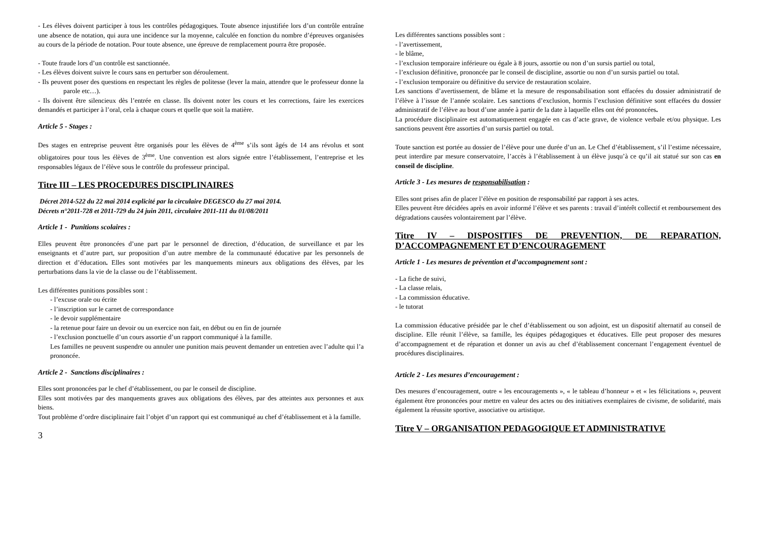- Les élèves doivent participer à tous les contrôles pédagogiques. Toute absence injustifiée lors d’un contrôle entraîne une absence de notation, qui aura une incidence sur la moyenne, calculée en fonction du nombre d’épreuves organisées au cours de la période de notation. Pour toute absence, une épreuve de remplacement pourra être proposée.
- Toute fraude lors d’un contrôle est sanctionnée.
- Les élèves doivent suivre le cours sans en perturber son déroulement.
- Ils peuvent poser des questions en respectant les règles de politesse (lever la main, attendre que le professeur donne la parole etc…).
- Ils doivent être silencieux dès l’entrée en classe. Ils doivent noter les cours et les corrections, faire les exercices demandés et participer à l’oral, cela à chaque cours et quelle que soit la matière.
Article 5 - Stages :
Des stages en entreprise peuvent être organisés pour les élèves de 4<sup>ème</sup> s’ils sont âgés de 14 ans révolus et sont obligatoires pour tous les élèves de 3<sup>ème</sup>. Une convention est alors signée entre l’établissement, l’entreprise et les responsables légaux de l’élève sous le contrôle du professeur principal.
Titre III – LES PROCEDURES DISCIPLINAIRES
Décret 2014-522 du 22 mai 2014 explicité par la circulaire DEGESCO du 27 mai 2014.
Décrets n°2011-728 et 2011-729 du 24 juin 2011, circulaire 2011-111 du 01/08/2011
Article 1 - Punitions scolaires :
Elles peuvent être prononcées d’une part par le personnel de direction, d’éducation, de surveillance et par les enseignants et d’autre part, sur proposition d’un autre membre de la communauté éducative par les personnels de direction et d’éducation. Elles sont motivées par les manquements mineurs aux obligations des élèves, par les perturbations dans la vie de la classe ou de l’établissement.
Les différentes punitions possibles sont :
- l’excuse orale ou écrite
- l’inscription sur le carnet de correspondance
- le devoir supplémentaire
- la retenue pour faire un devoir ou un exercice non fait, en début ou en fin de journée
- l’exclusion ponctuelle d’un cours assortie d’un rapport communiqué à la famille.
Les familles ne peuvent suspendre ou annuler une punition mais peuvent demander un entretien avec l’adulte qui l’a prononcée.
Article 2 - Sanctions disciplinaires :
Elles sont prononcées par le chef d’établissement, ou par le conseil de discipline.
Elles sont motivées par des manquements graves aux obligations des élèves, par des atteintes aux personnes et aux biens.
Tout problème d’ordre disciplinaire fait l’objet d’un rapport qui est communiqué au chef d’établissement et à la famille.
3
Les différentes sanctions possibles sont :
- l’avertissement,
- le blâme,
- l’exclusion temporaire inférieure ou égale à 8 jours, assortie ou non d’un sursis partiel ou total,
- l’exclusion définitive, prononcée par le conseil de discipline, assortie ou non d’un sursis partiel ou total.
- l’exclusion temporaire ou définitive du service de restauration scolaire.
Les sanctions d’avertissement, de blâme et la mesure de responsabilisation sont effacées du dossier administratif de l’élève à l’issue de l’année scolaire. Les sanctions d’exclusion, hormis l’exclusion définitive sont effacées du dossier administratif de l’élève au bout d’une année à partir de la date à laquelle elles ont été prononcées.
La procédure disciplinaire est automatiquement engagée en cas d’acte grave, de violence verbale et/ou physique. Les sanctions peuvent être assorties d’un sursis partiel ou total.
Toute sanction est portée au dossier de l’élève pour une durée d’un an. Le Chef d’établissement, s’il l’estime nécessaire, peut interdire par mesure conservatoire, l’accès à l’établissement à un élève jusqu’à ce qu’il ait statué sur son cas en conseil de discipline.
Article 3 - Les mesures de responsabilisation :
Elles sont prises afin de placer l’élève en position de responsabilité par rapport à ses actes.
Elles peuvent être décidées après en avoir informé l’élève et ses parents : travail d’intérêt collectif et remboursement des dégradations causées volontairement par l’élève.
Titre IV – DISPOSITIFS DE PREVENTION, DE REPARATION, D’ACCOMPAGNEMENT ET D’ENCOURAGEMENT
Article 1 - Les mesures de prévention et d’accompagnement sont :
- La fiche de suivi,
- La classe relais,
- La commission éducative.
- le tutorat
La commission éducative présidée par le chef d’établissement ou son adjoint, est un dispositif alternatif au conseil de discipline. Elle réunit l’élève, sa famille, les équipes pédagogiques et éducatives. Elle peut proposer des mesures d’accompagnement et de réparation et donner un avis au chef d’établissement concernant l’engagement éventuel de procédures disciplinaires.
Article 2 - Les mesures d’encouragement :
Des mesures d’encouragement, outre « les encouragements », « le tableau d’honneur » et « les félicitations », peuvent également être prononcées pour mettre en valeur des actes ou des initiatives exemplaires de civisme, de solidarité, mais également la réussite sportive, associative ou artistique.
Titre V – ORGANISATION PEDAGOGIQUE ET ADMINISTRATIVE